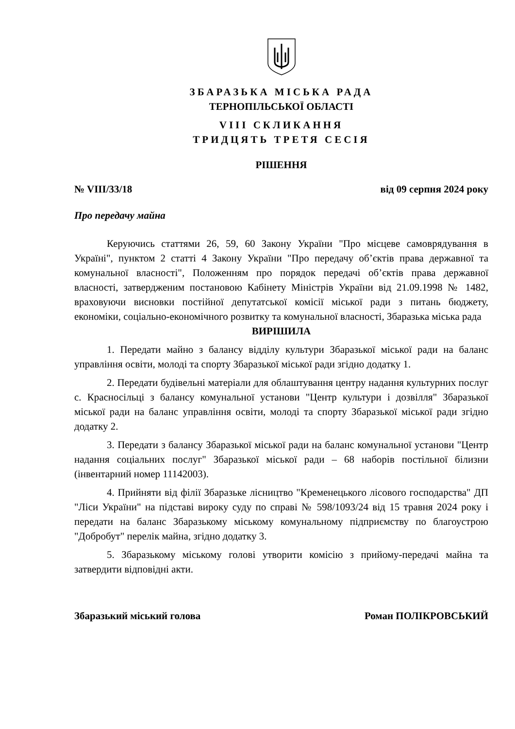ЗБАРАЗЬКА МІСЬКА РАДА
ТЕРНОПІЛЬСЬКОЇ ОБЛАСТІ
VIII СКЛИКАННЯ
ТРИДЦЯТЬ ТРЕТЯ СЕСІЯ
РІШЕННЯ
№ VIII/33/18 від 09 серпня 2024 року
Про передачу майна
Керуючись статтями 26, 59, 60 Закону України "Про місцеве самоврядування в Україні", пунктом 2 статті 4 Закону України "Про передачу об’єктів права державної та комунальної власності", Положенням про порядок передачі об’єктів права державної власності, затвердженим постановою Кабінету Міністрів України від 21.09.1998 № 1482, враховуючи висновки постійної депутатської комісії міської ради з питань бюджету, економіки, соціально-економічного розвитку та комунальної власності, Збаразька міська рада
ВИРІШИЛА
1. Передати майно з балансу відділу культури Збаразької міської ради на баланс управління освіти, молоді та спорту Збаразької міської ради згідно додатку 1.
2. Передати будівельні матеріали для облаштування центру надання культурних послуг с. Красносільці з балансу комунальної установи "Центр культури і дозвілля" Збаразької міської ради на баланс управління освіти, молоді та спорту Збаразької міської ради згідно додатку 2.
3. Передати з балансу Збаразької міської ради на баланс комунальної установи "Центр надання соціальних послуг" Збаразької міської ради – 68 наборів постільної білизни (інвентарний номер 11142003).
4. Прийняти від філії Збаразьке лісництво "Кременецького лісового господарства" ДП "Ліси України" на підставі вироку суду по справі № 598/1093/24 від 15 травня 2024 року і передати на баланс Збаразькому міському комунальному підприємству по благоустрою "Добробут" перелік майна, згідно додатку 3.
5. Збаразькому міському голові утворити комісію з прийому-передачі майна та затвердити відповідні акти.
Збаразький міський голова Роман ПОЛІКРОВСЬКИЙ